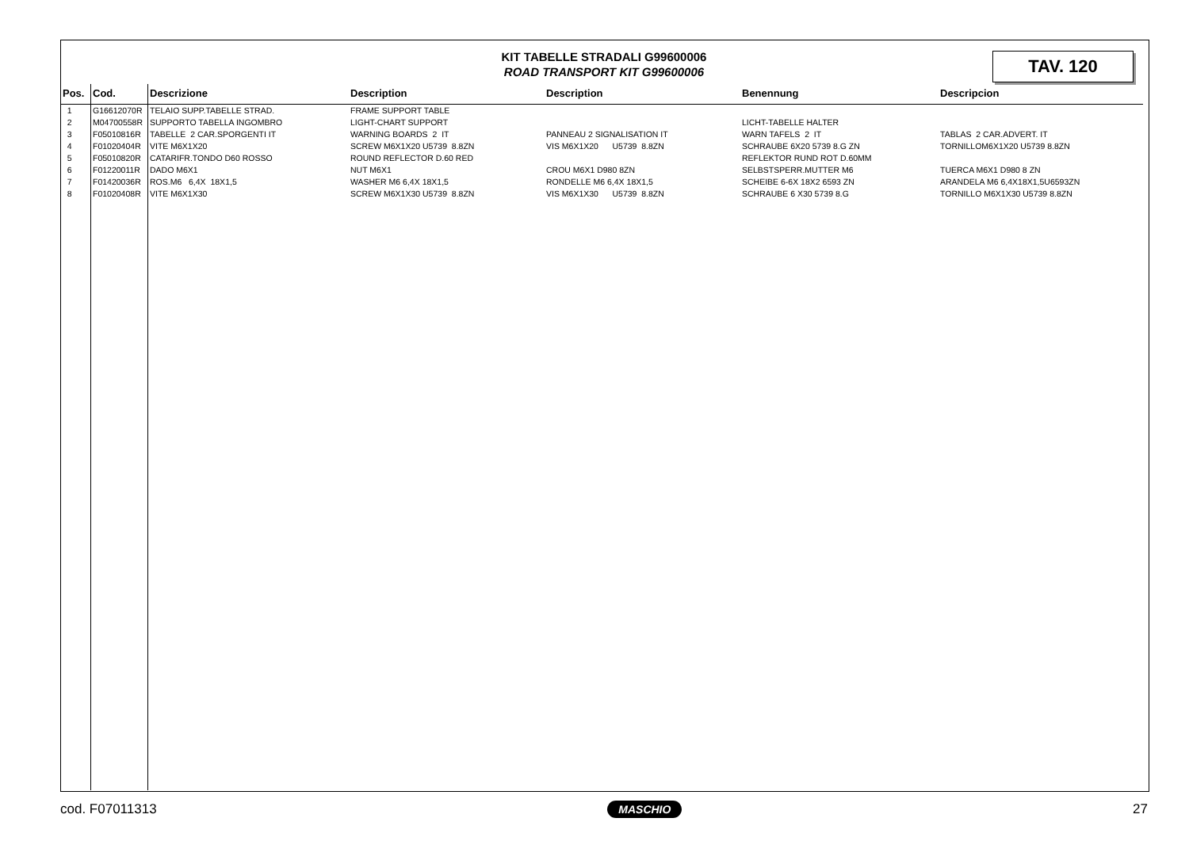KIT TABELLE STRADALI G99600006
ROAD TRANSPORT KIT G99600006
TAV. 120
| Pos. | Cod. | Descrizione | Description | Description | Benennung | Descripcion |
| --- | --- | --- | --- | --- | --- | --- |
| 1 | G16612070R | TELAIO SUPP.TABELLE STRAD. | FRAME SUPPORT TABLE | | | |
| 2 | M04700558R | SUPPORTO TABELLA INGOMBRO | LIGHT-CHART SUPPORT | | LICHT-TABELLE HALTER | |
| 3 | F05010816R | TABELLE 2 CAR.SPORGENTI IT | WARNING BOARDS 2 IT | PANNEAU 2 SIGNALISATION IT | WARN TAFELS 2 IT | TABLAS 2 CAR.ADVERT. IT |
| 4 | F01020404R | VITE M6X1X20 | SCREW M6X1X20 U5739 8.8ZN | VIS M6X1X20 U5739 8.8ZN | SCHRAUBE 6X20 5739 8.G ZN | TORNILLOM6X1X20 U5739 8.8ZN |
| 5 | F05010820R | CATARIFR.TONDO D60 ROSSO | ROUND REFLECTOR D.60 RED | | REFLEKTOR RUND ROT D.60MM | |
| 6 | F01220011R | DADO M6X1 | NUT M6X1 | CROU M6X1 D980 8ZN | SELBSTSPERR.MUTTER M6 | TUERCA M6X1 D980 8 ZN |
| 7 | F01420036R | ROS.M6 6,4X 18X1,5 | WASHER M6 6,4X 18X1,5 | RONDELLE M6 6,4X 18X1,5 | SCHEIBE 6-6X 18X2 6593 ZN | ARANDELA M6 6,4X18X1,5U6593ZN |
| 8 | F01020408R | VITE M6X1X30 | SCREW M6X1X30 U5739 8.8ZN | VIS M6X1X30 U5739 8.8ZN | SCHRAUBE 6 X30 5739 8.G | TORNILLO M6X1X30 U5739 8.8ZN |
cod. F07011313 MASCHIO 27